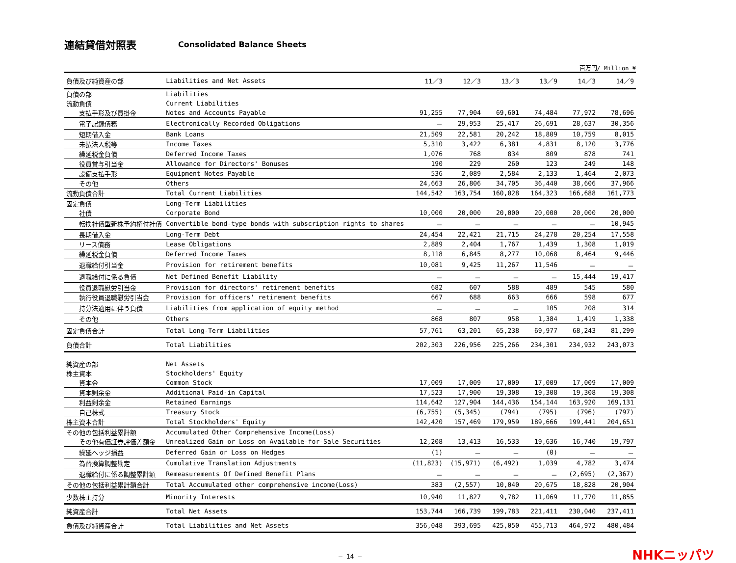連結貸借対照表 Consolidated Balance Sheets
百万円/ Million ¥
| 負債及び純資産の部 | Liabilities and Net Assets | 11／3 | 12／3 | 13／3 | 13／9 | 14／3 | 14／9 |
| --- | --- | --- | --- | --- | --- | --- | --- |
| 負債の部 | Liabilities | | | | | | |
| 流動負債 | Current Liabilities | | | | | | |
| 支払手形及び買掛金 | Notes and Accounts Payable | 91,255 | 77,904 | 69,601 | 74,484 | 77,972 | 78,696 |
| 電子記録債務 | Electronically Recorded Obligations | － | 29,953 | 25,417 | 26,691 | 28,637 | 30,356 |
| 短期借入金 | Bank Loans | 21,509 | 22,581 | 20,242 | 18,809 | 10,759 | 8,015 |
| 未払法人税等 | Income Taxes | 5,310 | 3,422 | 6,381 | 4,831 | 8,120 | 3,776 |
| 繰延税金負債 | Deferred Income Taxes | 1,076 | 768 | 834 | 809 | 878 | 741 |
| 役員賞与引当金 | Allowance for Directors' Bonuses | 190 | 229 | 260 | 123 | 249 | 148 |
| 設備支払手形 | Equipment Notes Payable | 536 | 2,089 | 2,584 | 2,133 | 1,464 | 2,073 |
| その他 | Others | 24,663 | 26,806 | 34,705 | 36,440 | 38,606 | 37,966 |
| 流動負債合計 | Total Current Liabilities | 144,542 | 163,754 | 160,028 | 164,323 | 166,688 | 161,773 |
| 固定負債 | Long-Term Liabilities | | | | | | |
| 社債 | Corporate Bond | 10,000 | 20,000 | 20,000 | 20,000 | 20,000 | 20,000 |
| 転換社債型新株予約権付社債 | Convertible bond-type bonds with subscription rights to shares | － | － | － | － | － | 10,945 |
| 長期借入金 | Long-Term Debt | 24,454 | 22,421 | 21,715 | 24,278 | 20,254 | 17,558 |
| リース債務 | Lease Obligations | 2,889 | 2,404 | 1,767 | 1,439 | 1,308 | 1,019 |
| 繰延税金負債 | Deferred Income Taxes | 8,118 | 6,845 | 8,277 | 10,068 | 8,464 | 9,446 |
| 退職給付引当金 | Provision for retirement benefits | 10,081 | 9,425 | 11,267 | 11,546 | － | － |
| 退職給付に係る負債 | Net Defined Benefit Liability | － | － | － | － | 15,444 | 19,417 |
| 役員退職慰労引当金 | Provision for directors' retirement benefits | 682 | 607 | 588 | 489 | 545 | 580 |
| 執行役員退職慰労引当金 | Provision for officers' retirement benefits | 667 | 688 | 663 | 666 | 598 | 677 |
| 持分法適用に伴う負債 | Liabilities from application of equity method | － | － | － | 105 | 208 | 314 |
| その他 | Others | 868 | 807 | 958 | 1,384 | 1,419 | 1,338 |
| 固定負債合計 | Total Long-Term Liabilities | 57,761 | 63,201 | 65,238 | 69,977 | 68,243 | 81,299 |
| 負債合計 | Total Liabilities | 202,303 | 226,956 | 225,266 | 234,301 | 234,932 | 243,073 |
| 純資産の部 | Net Assets | | | | | | |
| 株主資本 | Stockholders' Equity | | | | | | |
| 資本金 | Common Stock | 17,009 | 17,009 | 17,009 | 17,009 | 17,009 | 17,009 |
| 資本剰余金 | Additional Paid-in Capital | 17,523 | 17,900 | 19,308 | 19,308 | 19,308 | 19,308 |
| 利益剰余金 | Retained Earnings | 114,642 | 127,904 | 144,436 | 154,144 | 163,920 | 169,131 |
| 自己株式 | Treasury Stock | (6,755) | (5,345) | (794) | (795) | (796) | (797) |
| 株主資本合計 | Total Stockholders' Equity | 142,420 | 157,469 | 179,959 | 189,666 | 199,441 | 204,651 |
| その他の包括利益累計額 | Accumulated Other Comprehensive Income(Loss) | | | | | | |
| その他有価証券評価差額金 | Unrealized Gain or Loss on Available-for-Sale Securities | 12,208 | 13,413 | 16,533 | 19,636 | 16,740 | 19,797 |
| 繰延ヘッジ損益 | Deferred Gain or Loss on Hedges | (1) | － | － | (0) | － | － |
| 為替換算調整勘定 | Cumulative Translation Adjustments | (11,823) | (15,971) | (6,492) | 1,039 | 4,782 | 3,474 |
| 退職給付に係る調整累計額 | Remeasurements Of Defined Benefit Plans | － | － | － | － | (2,695) | (2,367) |
| その他の包括利益累計額合計 | Total Accumulated other comprehensive income(Loss) | 383 | (2,557) | 10,040 | 20,675 | 18,828 | 20,904 |
| 少数株主持分 | Minority Interests | 10,940 | 11,827 | 9,782 | 11,069 | 11,770 | 11,855 |
| 純資産合計 | Total Net Assets | 153,744 | 166,739 | 199,783 | 221,411 | 230,040 | 237,411 |
| 負債及び純資産合計 | Total Liabilities and Net Assets | 356,048 | 393,695 | 425,050 | 455,713 | 464,972 | 480,484 |
― 14 ―
NHKニッパツ